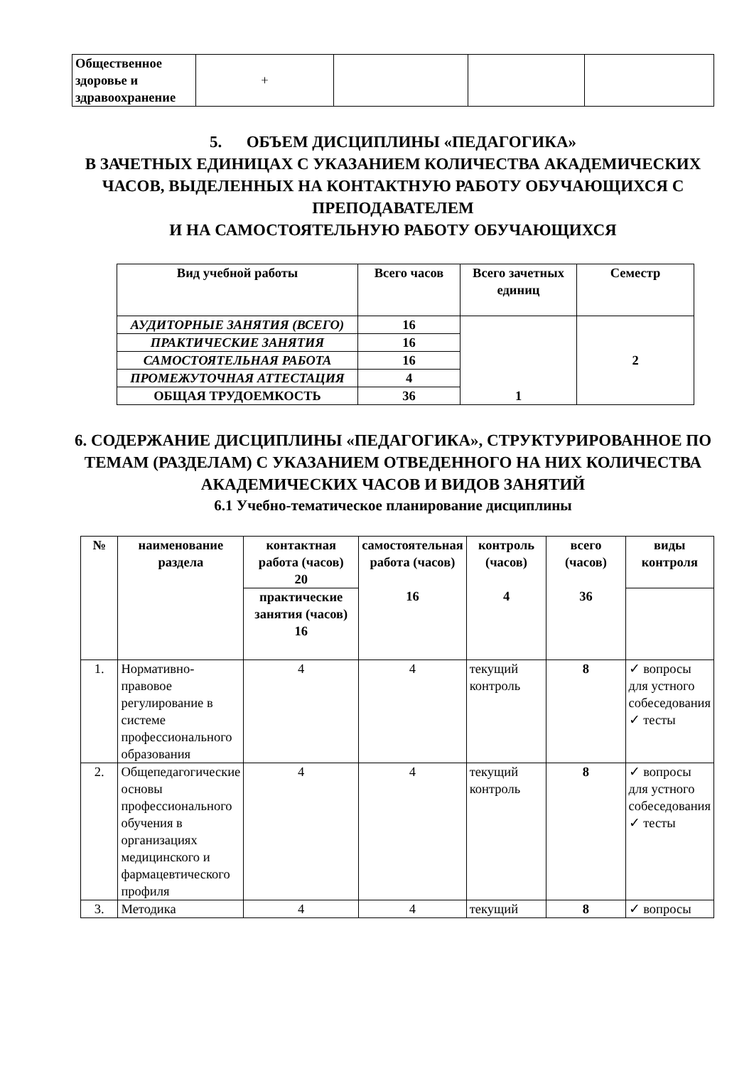| Общественное здоровье и здравоохранение | + | | | |
5. ОБЪЕМ ДИСЦИПЛИНЫ «ПЕДАГОГИКА»
В ЗАЧЕТНЫХ ЕДИНИЦАХ С УКАЗАНИЕМ КОЛИЧЕСТВА АКАДЕМИЧЕСКИХ ЧАСОВ, ВЫДЕЛЕННЫХ НА КОНТАКТНУЮ РАБОТУ ОБУЧАЮЩИХСЯ С ПРЕПОДАВАТЕЛЕМ
И НА САМОСТОЯТЕЛЬНУЮ РАБОТУ ОБУЧАЮЩИХСЯ
| Вид учебной работы | Всего часов | Всего зачетных единиц | Семестр |
| --- | --- | --- | --- |
| АУДИТОРНЫЕ ЗАНЯТИЯ (ВСЕГО) | 16 | 1 | 2 |
| ПРАКТИЧЕСКИЕ ЗАНЯТИЯ | 16 | | |
| САМОСТОЯТЕЛЬНАЯ РАБОТА | 16 | | |
| ПРОМЕЖУТОЧНАЯ АТТЕСТАЦИЯ | 4 | | |
| ОБЩАЯ ТРУДОЕМКОСТЬ | 36 | | |
6. СОДЕРЖАНИЕ ДИСЦИПЛИНЫ «ПЕДАГОГИКА», СТРУКТУРИРОВАННОЕ ПО ТЕМАМ (РАЗДЕЛАМ) С УКАЗАНИЕМ ОТВЕДЕННОГО НА НИХ КОЛИЧЕСТВА АКАДЕМИЧЕСКИХ ЧАСОВ И ВИДОВ ЗАНЯТИЙ
6.1 Учебно-тематическое планирование дисциплины
| № | наименование раздела | контактная работа (часов) 20 | самостоятельная работа (часов) 16 | контроль (часов) 4 | всего (часов) 36 | виды контроля |
| --- | --- | --- | --- | --- | --- | --- |
| | | практические занятия (часов) 16 | | | | |
| 1. | Нормативно-правовое регулирование в системе профессионального образования | 4 | 4 | текущий контроль | 8 | ✓ вопросы для устного собеседования ✓ тесты |
| 2. | Общепедагогические основы профессионального обучения в организациях медицинского и фармацевтического профиля | 4 | 4 | текущий контроль | 8 | ✓ вопросы для устного собеседования ✓ тесты |
| 3. | Методика | 4 | 4 | текущий | 8 | ✓ вопросы |